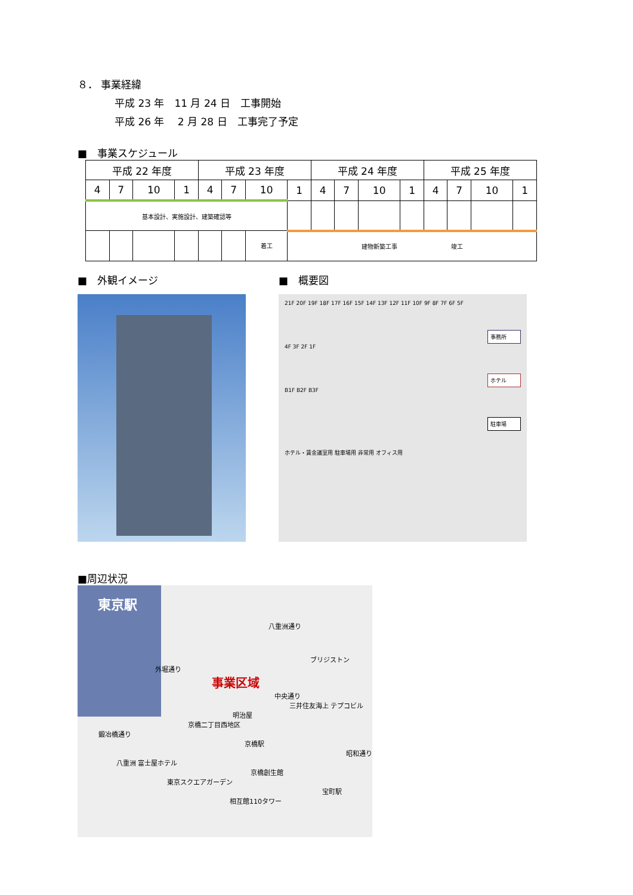８． 事業経緯
平成 23 年　11 月 24 日　工事開始
平成 26 年　 2 月 28 日　工事完了予定
■　事業スケジュール
| 平成 22 年度 | | | | 平成 23 年度 | | | | 平成 24 年度 | | | | 平成 25 年度 | | | |
| 4 | 7 | 10 | 1 | 4 | 7 | 10 | 1 | 4 | 7 | 10 | 1 | 4 | 7 | 10 | 1 |
| 基本設計、実施設計、建築確認等 | | | | | | | | | | | | | | | |
| | | | | | | 着工 | 建物新築工事 竣工 | | | | | | | | |
■　外観イメージ ■　概要図
21F 20F 19F 18F 17F 16F 15F 14F 13F 12F 11F 10F 9F 8F 7F 6F 5F
事務所
4F 3F 2F 1F
ホテル
B1F B2F B3F
駐車場
ホテル・賃金議室用 駐車場用 非常用 オフィス用
■周辺状況
東京駅
八重洲通り
ブリジストン
外堀通り
事業区域
中央通り
三井住友海上 テプコビル
明治屋
京橋二丁目西地区
鍛冶橋通り
京橋駅
昭和通り
八重洲 富士屋ホテル
京橋創生館
東京スクエアガーデン
宝町駅
相互館110タワー